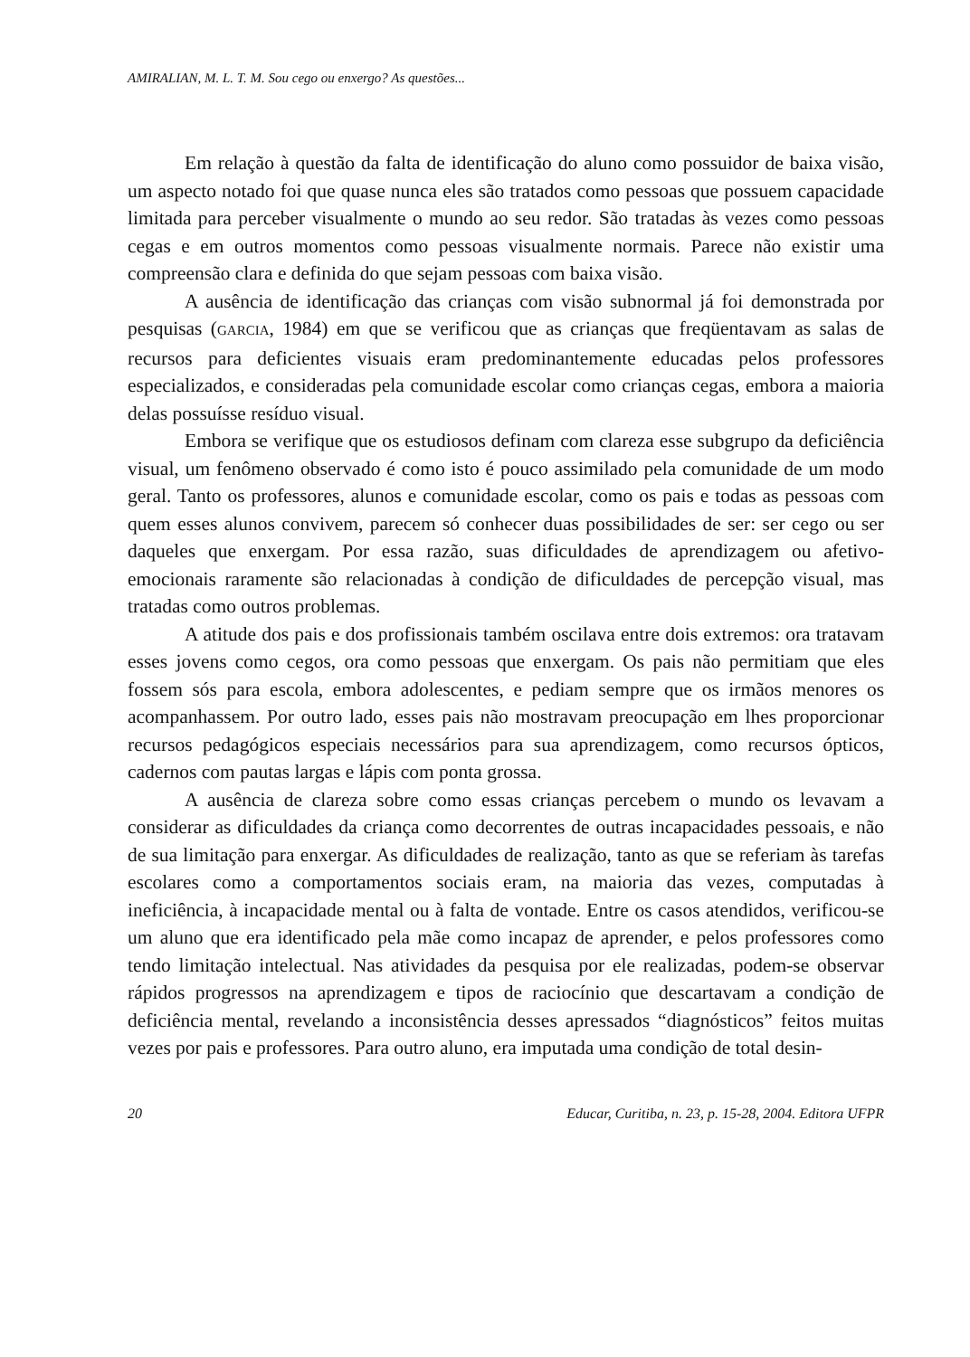AMIRALIAN, M. L. T. M. Sou cego ou enxergo? As questões...
Em relação à questão da falta de identificação do aluno como possuidor de baixa visão, um aspecto notado foi que quase nunca eles são tratados como pessoas que possuem capacidade limitada para perceber visualmente o mundo ao seu redor. São tratadas às vezes como pessoas cegas e em outros momentos como pessoas visualmente normais. Parece não existir uma compreensão clara e definida do que sejam pessoas com baixa visão.
A ausência de identificação das crianças com visão subnormal já foi demonstrada por pesquisas (GARCIA, 1984) em que se verificou que as crianças que freqüentavam as salas de recursos para deficientes visuais eram predominantemente educadas pelos professores especializados, e consideradas pela comunidade escolar como crianças cegas, embora a maioria delas possuísse resíduo visual.
Embora se verifique que os estudiosos definam com clareza esse subgrupo da deficiência visual, um fenômeno observado é como isto é pouco assimilado pela comunidade de um modo geral. Tanto os professores, alunos e comunidade escolar, como os pais e todas as pessoas com quem esses alunos convivem, parecem só conhecer duas possibilidades de ser: ser cego ou ser daqueles que enxergam. Por essa razão, suas dificuldades de aprendizagem ou afetivo-emocionais raramente são relacionadas à condição de dificuldades de percepção visual, mas tratadas como outros problemas.
A atitude dos pais e dos profissionais também oscilava entre dois extremos: ora tratavam esses jovens como cegos, ora como pessoas que enxergam. Os pais não permitiam que eles fossem sós para escola, embora adolescentes, e pediam sempre que os irmãos menores os acompanhassem. Por outro lado, esses pais não mostravam preocupação em lhes proporcionar recursos pedagógicos especiais necessários para sua aprendizagem, como recursos ópticos, cadernos com pautas largas e lápis com ponta grossa.
A ausência de clareza sobre como essas crianças percebem o mundo os levavam a considerar as dificuldades da criança como decorrentes de outras incapacidades pessoais, e não de sua limitação para enxergar. As dificuldades de realização, tanto as que se referiam às tarefas escolares como a comportamentos sociais eram, na maioria das vezes, computadas à ineficiência, à incapacidade mental ou à falta de vontade. Entre os casos atendidos, verificou-se um aluno que era identificado pela mãe como incapaz de aprender, e pelos professores como tendo limitação intelectual. Nas atividades da pesquisa por ele realizadas, podem-se observar rápidos progressos na aprendizagem e tipos de raciocínio que descartavam a condição de deficiência mental, revelando a inconsistência desses apressados “diagnósticos” feitos muitas vezes por pais e professores. Para outro aluno, era imputada uma condição de total desin-
20 Educar, Curitiba, n. 23, p. 15-28, 2004. Editora UFPR